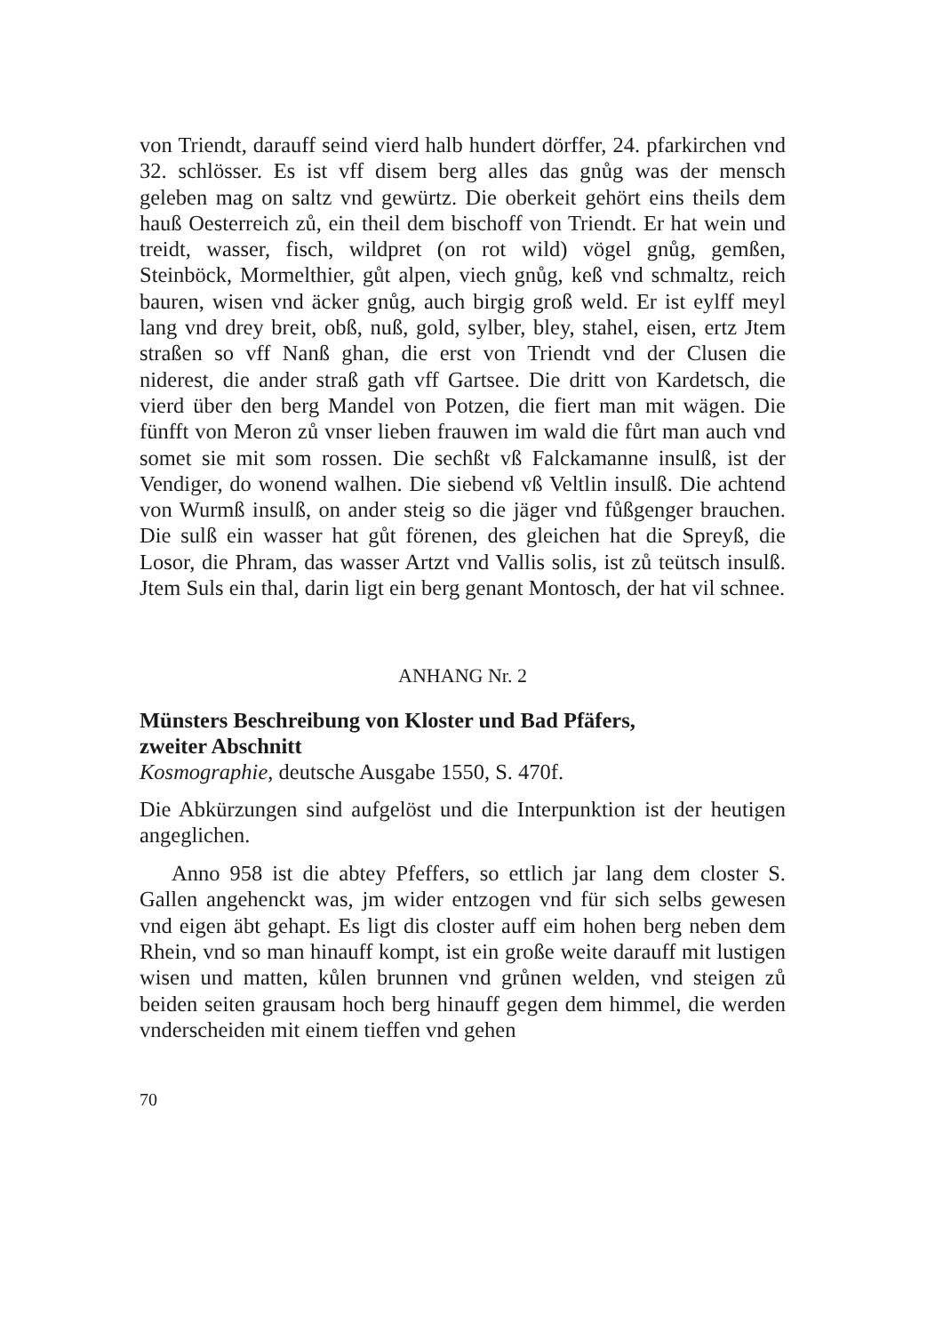von Triendt, darauff seind vierd halb hundert dörffer, 24. pfarkirchen vnd 32. schlösser. Es ist vff disem berg alles das gnůg was der mensch geleben mag on saltz vnd gewürtz. Die oberkeit gehört eins theils dem hauß Oesterreich zů, ein theil dem bischoff von Triendt. Er hat wein und treidt, wasser, fisch, wildpret (on rot wild) vögel gnůg, gemßen, Steinböck, Mormelthier, gůt alpen, viech gnůg, keß vnd schmaltz, reich bauren, wisen vnd äcker gnůg, auch birgig groß weld. Er ist eylff meyl lang vnd drey breit, obß, nuß, gold, sylber, bley, stahel, eisen, ertz Jtem straßen so vff Nanß ghan, die erst von Triendt vnd der Clusen die niderest, die ander straß gath vff Gartsee. Die dritt von Kardetsch, die vierd über den berg Mandel von Potzen, die fiert man mit wägen. Die fünfft von Meron zů vnser lieben frauwen im wald die fůrt man auch vnd somet sie mit som rossen. Die sechßt vß Falckamanne insulß, ist der Vendiger, do wonend walhen. Die siebend vß Veltlin insulß. Die achtend von Wurmß insulß, on ander steig so die jäger vnd fůßgenger brauchen. Die sulß ein wasser hat gůt förenen, des gleichen hat die Spreyß, die Losor, die Phram, das wasser Artzt vnd Vallis solis, ist zů teütsch insulß. Jtem Suls ein thal, darin ligt ein berg genant Montosch, der hat vil schnee.
ANHANG Nr. 2
Münsters Beschreibung von Kloster und Bad Pfäfers,
zweiter Abschnitt
Kosmographie, deutsche Ausgabe 1550, S. 470f.
Die Abkürzungen sind aufgelöst und die Interpunktion ist der heutigen angeglichen.
Anno 958 ist die abtey Pfeffers, so ettlich jar lang dem closter S. Gallen angehenckt was, jm wider entzogen vnd für sich selbs gewesen vnd eigen äbt gehapt. Es ligt dis closter auff eim hohen berg neben dem Rhein, vnd so man hinauff kompt, ist ein große weite darauff mit lustigen wisen und matten, kůlen brunnen vnd grůnen welden, vnd steigen zů beiden seiten grausam hoch berg hinauff gegen dem himmel, die werden vnderscheiden mit einem tieffen vnd gehen
70